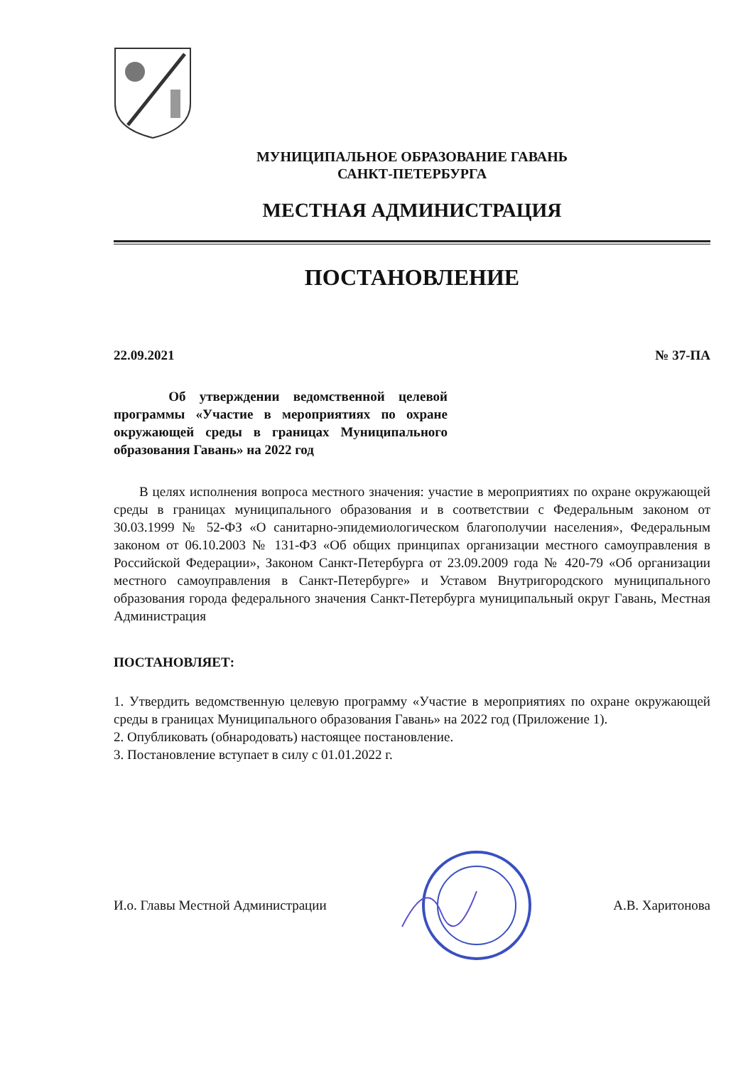МУНИЦИПАЛЬНОЕ ОБРАЗОВАНИЕ ГАВАНЬ
САНКТ-ПЕТЕРБУРГА
МЕСТНАЯ АДМИНИСТРАЦИЯ
ПОСТАНОВЛЕНИЕ
22.09.2021 № 37-ПА
Об утверждении ведомственной целевой программы «Участие в мероприятиях по охране окружающей среды в границах Муниципального образования Гавань» на 2022 год
В целях исполнения вопроса местного значения: участие в мероприятиях по охране окружающей среды в границах муниципального образования и в соответствии с Федеральным законом от 30.03.1999 № 52-ФЗ «О санитарно-эпидемиологическом благополучии населения», Федеральным законом от 06.10.2003 № 131-ФЗ «Об общих принципах организации местного самоуправления в Российской Федерации», Законом Санкт-Петербурга от 23.09.2009 года № 420-79 «Об организации местного самоуправления в Санкт-Петербурге» и Уставом Внутригородского муниципального образования города федерального значения Санкт-Петербурга муниципальный округ Гавань, Местная Администрация
ПОСТАНОВЛЯЕТ:
1. Утвердить ведомственную целевую программу «Участие в мероприятиях по охране окружающей среды в границах Муниципального образования Гавань» на 2022 год (Приложение 1).
2. Опубликовать (обнародовать) настоящее постановление.
3. Постановление вступает в силу с 01.01.2022 г.
И.о. Главы Местной Администрации А.В. Харитонова